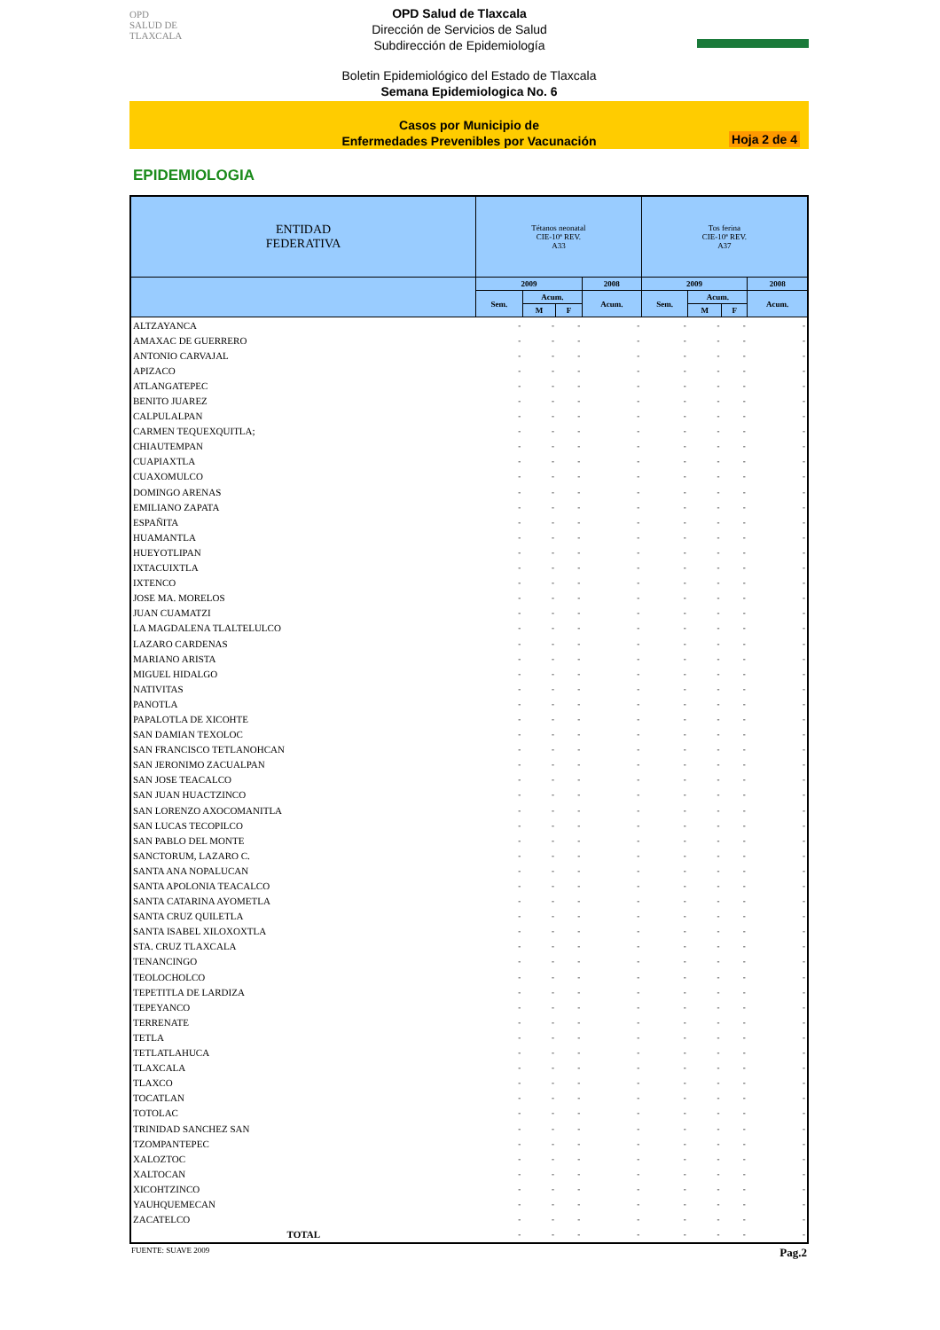OPD
SALUD DE TLAXCALA
OPD Salud de Tlaxcala
Dirección de Servicios de Salud
Subdirección de Epidemiología
Boletin Epidemiológico del Estado de Tlaxcala
Semana Epidemiologica No. 6
Casos por Municipio de
Enfermedades Prevenibles por Vacunación
Hoja 2 de 4
EPIDEMIOLOGIA
| ENTIDAD FEDERATIVA | Tétanos neonatal CIE-10ª REV. A33 | | | | Tos ferina CIE-10ª REV. A37 | | | |
| --- | --- | --- | --- | --- | --- | --- | --- | --- |
| | 2009 | | | 2008 | 2009 | | | 2008 |
| | Sem. | Acum. | | Acum. | Sem. | Acum. | | Acum. |
| | | M | F | | | M | F | |
| ALTZAYANCA | - | - | - | - | - | - | - | - |
| AMAXAC DE GUERRERO | - | - | - | - | - | - | - | - |
| ANTONIO CARVAJAL | - | - | - | - | - | - | - | - |
| APIZACO | - | - | - | - | - | - | - | - |
| ATLANGATEPEC | - | - | - | - | - | - | - | - |
| BENITO JUAREZ | - | - | - | - | - | - | - | - |
| CALPULALPAN | - | - | - | - | - | - | - | - |
| CARMEN TEQUEXQUITLA; | - | - | - | - | - | - | - | - |
| CHIAUTEMPAN | - | - | - | - | - | - | - | - |
| CUAPIAXTLA | - | - | - | - | - | - | - | - |
| CUAXOMULCO | - | - | - | - | - | - | - | - |
| DOMINGO ARENAS | - | - | - | - | - | - | - | - |
| EMILIANO ZAPATA | - | - | - | - | - | - | - | - |
| ESPAÑITA | - | - | - | - | - | - | - | - |
| HUAMANTLA | - | - | - | - | - | - | - | - |
| HUEYOTLIPAN | - | - | - | - | - | - | - | - |
| IXTACUIXTLA | - | - | - | - | - | - | - | - |
| IXTENCO | - | - | - | - | - | - | - | - |
| JOSE MA. MORELOS | - | - | - | - | - | - | - | - |
| JUAN CUAMATZI | - | - | - | - | - | - | - | - |
| LA MAGDALENA TLALTELULCO | - | - | - | - | - | - | - | - |
| LAZARO CARDENAS | - | - | - | - | - | - | - | - |
| MARIANO ARISTA | - | - | - | - | - | - | - | - |
| MIGUEL HIDALGO | - | - | - | - | - | - | - | - |
| NATIVITAS | - | - | - | - | - | - | - | - |
| PANOTLA | - | - | - | - | - | - | - | - |
| PAPALOTLA DE XICOHTE | - | - | - | - | - | - | - | - |
| SAN DAMIAN TEXOLOC | - | - | - | - | - | - | - | - |
| SAN FRANCISCO TETLANOHCAN | - | - | - | - | - | - | - | - |
| SAN JERONIMO ZACUALPAN | - | - | - | - | - | - | - | - |
| SAN JOSE TEACALCO | - | - | - | - | - | - | - | - |
| SAN JUAN HUACTZINCO | - | - | - | - | - | - | - | - |
| SAN LORENZO AXOCOMANITLA | - | - | - | - | - | - | - | - |
| SAN LUCAS TECOPILCO | - | - | - | - | - | - | - | - |
| SAN PABLO DEL MONTE | - | - | - | - | - | - | - | - |
| SANCTORUM, LAZARO C. | - | - | - | - | - | - | - | - |
| SANTA ANA NOPALUCAN | - | - | - | - | - | - | - | - |
| SANTA APOLONIA TEACALCO | - | - | - | - | - | - | - | - |
| SANTA CATARINA AYOMETLA | - | - | - | - | - | - | - | - |
| SANTA CRUZ QUILETLA | - | - | - | - | - | - | - | - |
| SANTA ISABEL XILOXOXTLA | - | - | - | - | - | - | - | - |
| STA. CRUZ TLAXCALA | - | - | - | - | - | - | - | - |
| TENANCINGO | - | - | - | - | - | - | - | - |
| TEOLOCHOLCO | - | - | - | - | - | - | - | - |
| TEPETITLA DE LARDIZA | - | - | - | - | - | - | - | - |
| TEPEYANCO | - | - | - | - | - | - | - | - |
| TERRENATE | - | - | - | - | - | - | - | - |
| TETLA | - | - | - | - | - | - | - | - |
| TETLATLAHUCA | - | - | - | - | - | - | - | - |
| TLAXCALA | - | - | - | - | - | - | - | - |
| TLAXCO | - | - | - | - | - | - | - | - |
| TOCATLAN | - | - | - | - | - | - | - | - |
| TOTOLAC | - | - | - | - | - | - | - | - |
| TRINIDAD SANCHEZ SAN | - | - | - | - | - | - | - | - |
| TZOMPANTEPEC | - | - | - | - | - | - | - | - |
| XALOZTOC | - | - | - | - | - | - | - | - |
| XALTOCAN | - | - | - | - | - | - | - | - |
| XICOHTZINCO | - | - | - | - | - | - | - | - |
| YAUHQUEMECAN | - | - | - | - | - | - | - | - |
| ZACATELCO | - | - | - | - | - | - | - | - |
| TOTAL | - | - | - | - | - | - | - | - |
FUENTE: SUAVE 2009 Pag.2